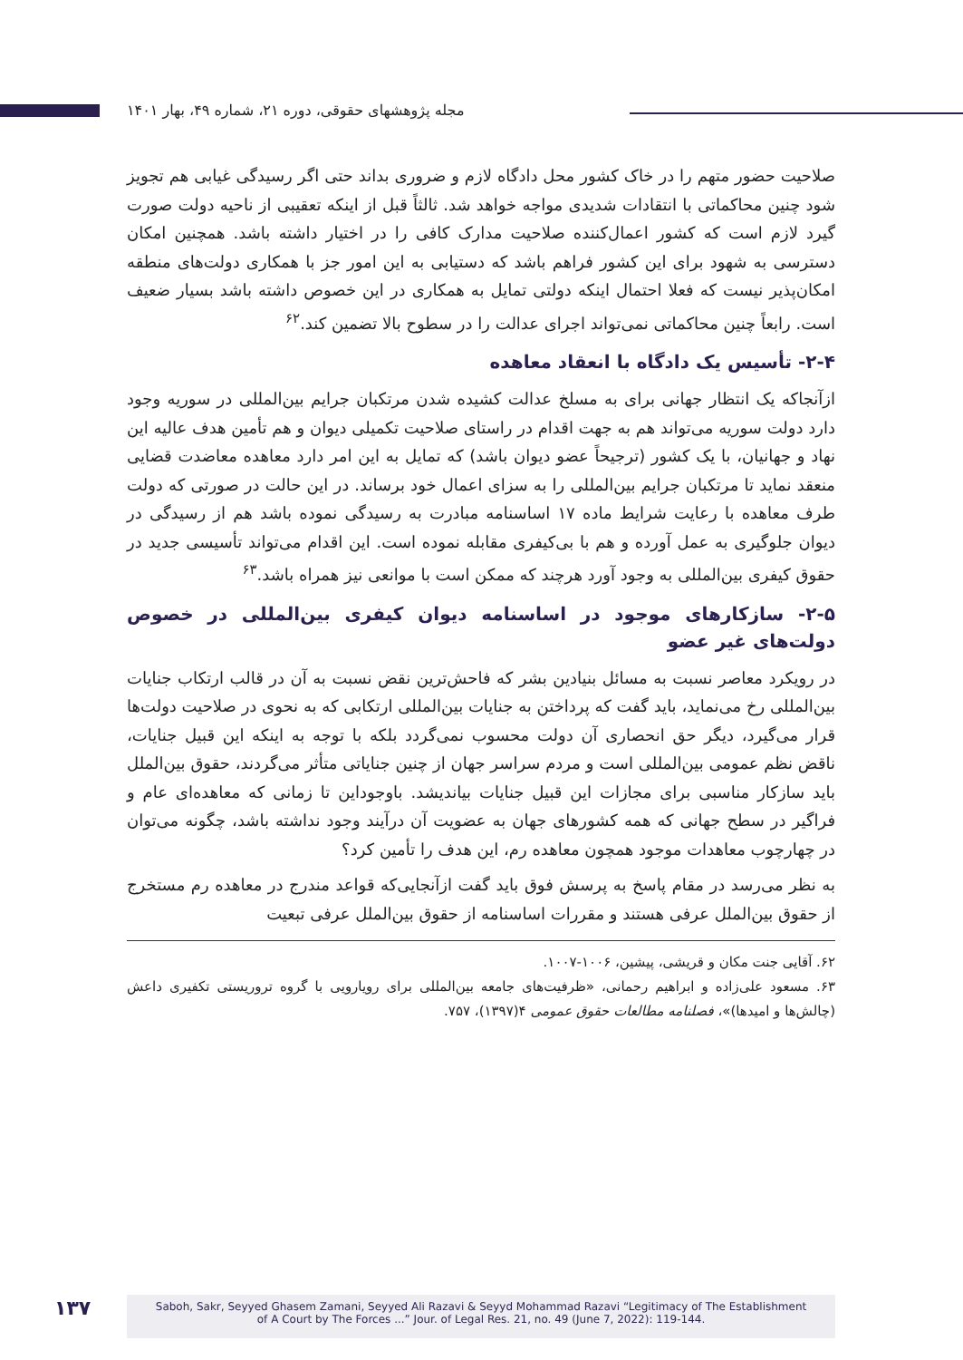مجله پژوهشهای حقوقی، دوره ۲۱، شماره ۴۹، بهار ۱۴۰۱
صلاحیت حضور متهم را در خاک کشور محل دادگاه لازم و ضروری بداند حتی اگر رسیدگی غیابی هم تجویز شود چنین محاکماتی با انتقادات شدیدی مواجه خواهد شد. ثالثاً قبل از اینکه تعقیبی از ناحیه دولت صورت گیرد لازم است که کشور اعمال‌کننده صلاحیت مدارک کافی را در اختیار داشته باشد. همچنین امکان دسترسی به شهود برای این کشور فراهم باشد که دستیابی به این امور جز با همکاری دولت‌های منطقه امکان‌پذیر نیست که فعلا احتمال اینکه دولتی تمایل به همکاری در این خصوص داشته باشد بسیار ضعیف است. رابعاً چنین محاکماتی نمی‌تواند اجرای عدالت را در سطوح بالا تضمین کند.<sup>۶۲</sup>
۲-۴- تأسیس یک دادگاه با انعقاد معاهده
ازآنجاکه یک انتظار جهانی برای به مسلخ عدالت کشیده شدن مرتکبان جرایم بین‌المللی در سوریه وجود دارد دولت سوریه می‌تواند هم به جهت اقدام در راستای صلاحیت تکمیلی دیوان و هم تأمین هدف عالیه این نهاد و جهانیان، با یک کشور (ترجیحاً عضو دیوان باشد) که تمایل به این امر دارد معاهده معاضدت قضایی منعقد نماید تا مرتکبان جرایم بین‌المللی را به سزای اعمال خود برساند. در این حالت در صورتی که دولت طرف معاهده با رعایت شرایط ماده ۱۷ اساسنامه مبادرت به رسیدگی نموده باشد هم از رسیدگی در دیوان جلوگیری به عمل آورده و هم با بی‌کیفری مقابله نموده است. این اقدام می‌تواند تأسیسی جدید در حقوق کیفری بین‌المللی به وجود آورد هرچند که ممکن است با موانعی نیز همراه باشد.<sup>۶۳</sup>
۲-۵- سازکارهای موجود در اساسنامه دیوان کیفری بین‌المللی در خصوص دولت‌های غیر عضو
در رویکرد معاصر نسبت به مسائل بنیادین بشر که فاحش‌ترین نقض نسبت به آن در قالب ارتکاب جنایات بین‌المللی رخ می‌نماید، باید گفت که پرداختن به جنایات بین‌المللی ارتکابی که به نحوی در صلاحیت دولت‌ها قرار می‌گیرد، دیگر حق انحصاری آن دولت محسوب نمی‌گردد بلکه با توجه به اینکه این قبیل جنایات، ناقض نظم عمومی بین‌المللی است و مردم سراسر جهان از چنین جنایاتی متأثر می‌گردند، حقوق بین‌الملل باید سازکار مناسبی برای مجازات این قبیل جنایات بیاندیشد. باوجوداین تا زمانی که معاهده‌ای عام و فراگیر در سطح جهانی که همه کشورهای جهان به عضویت آن درآیند وجود نداشته باشد، چگونه می‌توان در چهارچوب معاهدات موجود همچون معاهده رم، این هدف را تأمین کرد؟
به نظر می‌رسد در مقام پاسخ به پرسش فوق باید گفت ازآنجایی‌که قواعد مندرج در معاهده رم مستخرج از حقوق بین‌الملل عرفی هستند و مقررات اساسنامه از حقوق بین‌الملل عرفی تبعیت
۶۲. آقایی جنت مکان و قریشی، پیشین، ۱۰۰۶-۱۰۰۷.
۶۳. مسعود علی‌زاده و ابراهیم رحمانی، «ظرفیت‌های جامعه بین‌المللی برای رویارویی با گروه تروریستی تکفیری داعش (چالش‌ها و امیدها)»، فصلنامه مطالعات حقوق عمومی ۴(۱۳۹۷)، ۷۵۷.
۱۳۷
Saboh, Sakr, Seyyed Ghasem Zamani, Seyyed Ali Razavi & Seyyd Mohammad Razavi “Legitimacy of The Establishment
of A Court by The Forces ...” Jour. of Legal Res. 21, no. 49 (June 7, 2022): 119-144.